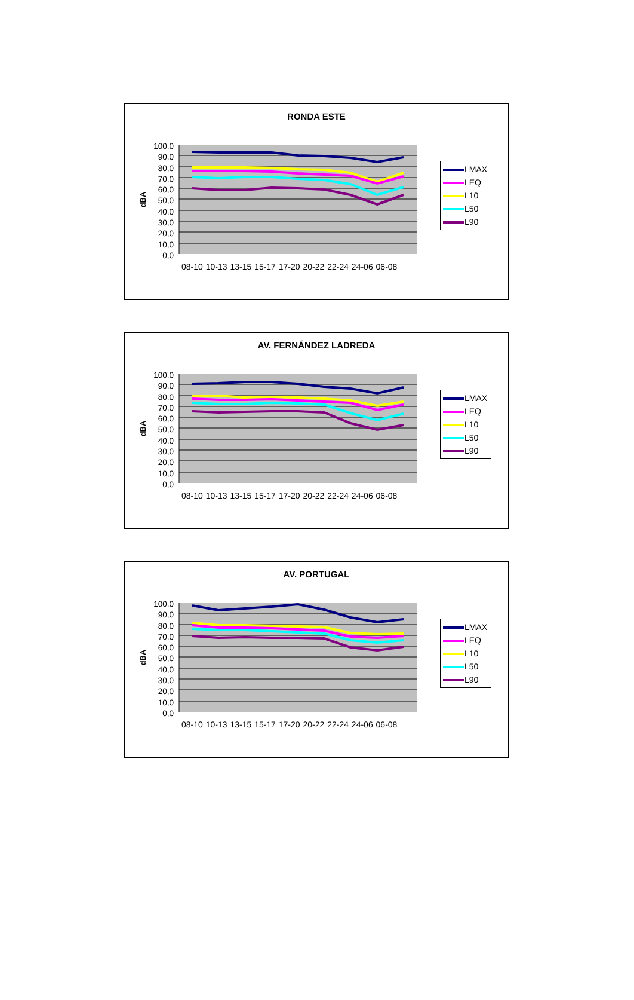RONDA ESTE
dBA
100,0
90,0
80,0
70,0
60,0
50,0
40,0
30,0
20,0
10,0
0,0
08-10 10-13 13-15 15-17 17-20 20-22 22-24 24-06 06-08
LMAX
LEQ
L10
L50
L90
AV. FERNÁNDEZ LADREDA
dBA
100,0
90,0
80,0
70,0
60,0
50,0
40,0
30,0
20,0
10,0
0,0
08-10 10-13 13-15 15-17 17-20 20-22 22-24 24-06 06-08
LMAX
LEQ
L10
L50
L90
AV. PORTUGAL
dBA
100,0
90,0
80,0
70,0
60,0
50,0
40,0
30,0
20,0
10,0
0,0
08-10 10-13 13-15 15-17 17-20 20-22 22-24 24-06 06-08
LMAX
LEQ
L10
L50
L90